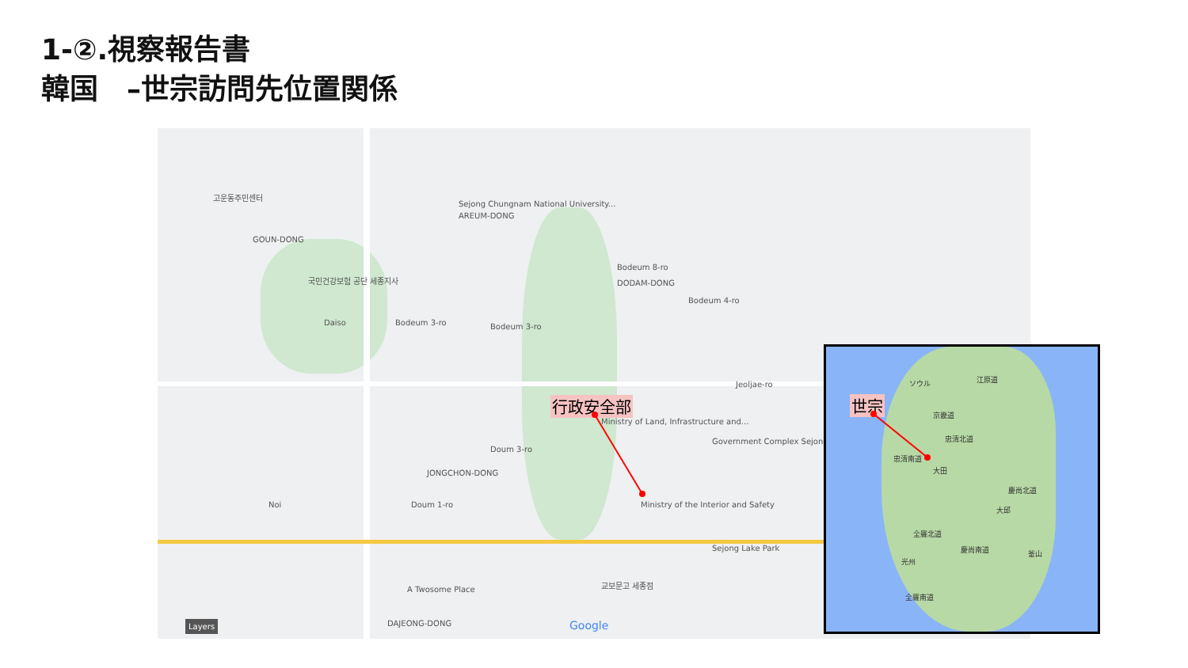1-②.視察報告書
韓国　–世宗訪問先位置関係
고운동주민센터
GOUN-DONG
Sejong Chungnam National University...
AREUM-DONG
Bodeum 8-ro
DODAM-DONG 국민건강보험 공단 세종지사
Daiso Bodeum 3-ro Bodeum 3-ro
Bodeum 4-ro
Jeoljae-ro
Ministry of Land, Infrastructure and...
Government Complex Sejong
Doum 3-ro
JONGCHON-DONG
Doum 1-ro Noi Ministry of the Interior and Safety
Sejong Lake Park
A Twosome Place
교보문고 세종점
DAJEONG-DONG Google Layers
行政安全部
ソウル 江原道
京畿道
忠清北道
忠清南道
大田
慶尚北道
大邱
全羅北道
慶尚南道
光州
釜山
全羅南道
世宗